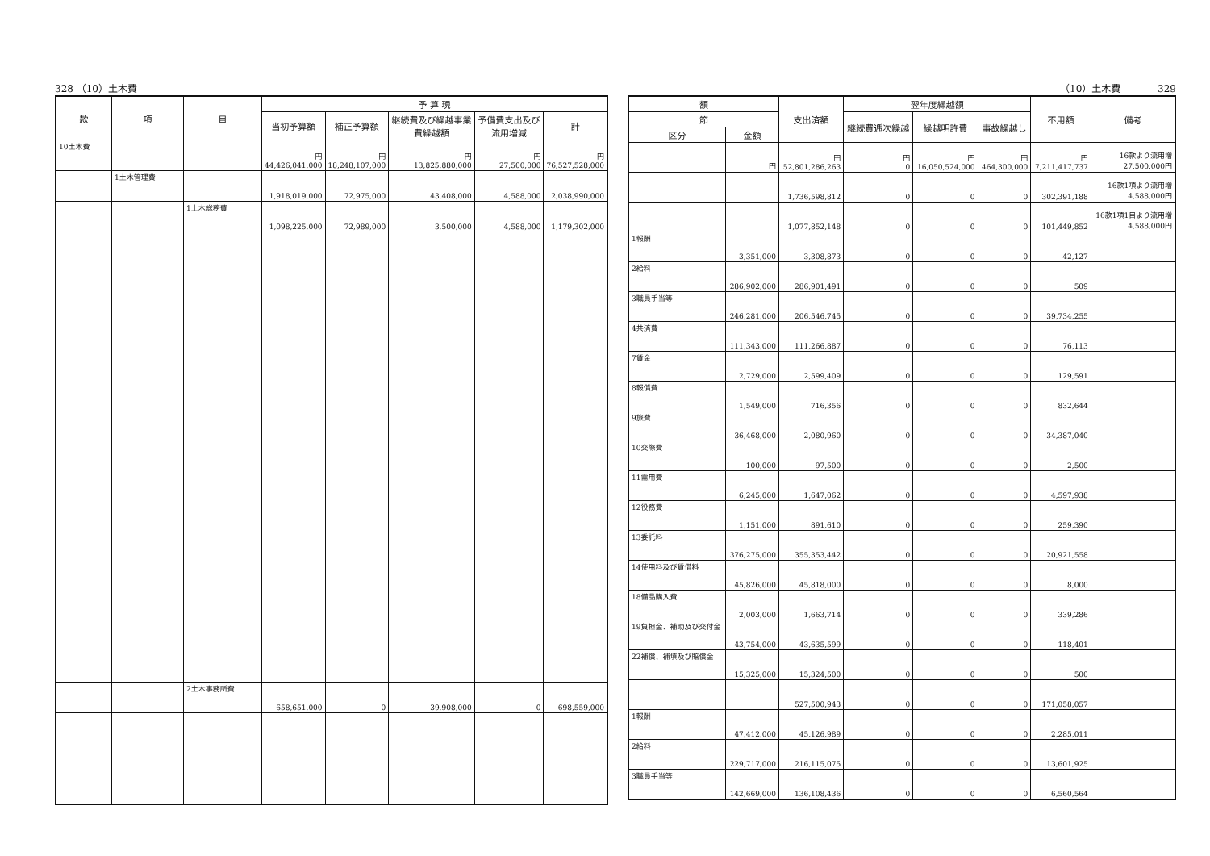328 （10）土木費
| 款 | 項 | 目 | 予 算 現 | | | | |
| --- | --- | --- | --- | --- | --- | --- | --- |
| | | | 当初予算額 | 補正予算額 | 継続費及び繰越事業費繰越額 | 予備費支出及び流用増減 | 計 |
| 10土木費 | | | 円 44,426,041,000 | 円 18,248,107,000 | 円 13,825,880,000 | 円 27,500,000 | 円 76,527,528,000 |
| | 1土木管理費 | | 1,918,019,000 | 72,975,000 | 43,408,000 | 4,588,000 | 2,038,990,000 |
| | | 1土木総務費 | 1,098,225,000 | 72,989,000 | 3,500,000 | 4,588,000 | 1,179,302,000 |
| | | 2土木事務所費 | 658,651,000 | 0 | 39,908,000 | 0 | 698,559,000 |
（10）土木費 329
| 額 | | 支出済額 | 翌年度繰越額 | | | 不用額 | 備考 |
| --- | --- | --- | --- | --- | --- | --- | --- |
| 節 | | | 継続費逓次繰越 | 繰越明許費 | 事故繰越し | | |
| 区分 | 金額 | | | | | | |
| | 円 | 円 52,801,286,263 | 円 0 | 円 16,050,524,000 | 円 464,300,000 | 円 7,211,417,737 | 16款より流用増 27,500,000円 |
| | | 1,736,598,812 | 0 | 0 | 0 | 302,391,188 | 16款1項より流用増 4,588,000円 |
| | | 1,077,852,148 | 0 | 0 | 0 | 101,449,852 | 16款1項1目より流用増 4,588,000円 |
| 1報酬 | 3,351,000 | 3,308,873 | 0 | 0 | 0 | 42,127 | |
| 2給料 | 286,902,000 | 286,901,491 | 0 | 0 | 0 | 509 | |
| 3職員手当等 | 246,281,000 | 206,546,745 | 0 | 0 | 0 | 39,734,255 | |
| 4共済費 | 111,343,000 | 111,266,887 | 0 | 0 | 0 | 76,113 | |
| 7賃金 | 2,729,000 | 2,599,409 | 0 | 0 | 0 | 129,591 | |
| 8報償費 | 1,549,000 | 716,356 | 0 | 0 | 0 | 832,644 | |
| 9旅費 | 36,468,000 | 2,080,960 | 0 | 0 | 0 | 34,387,040 | |
| 10交際費 | 100,000 | 97,500 | 0 | 0 | 0 | 2,500 | |
| 11需用費 | 6,245,000 | 1,647,062 | 0 | 0 | 0 | 4,597,938 | |
| 12役務費 | 1,151,000 | 891,610 | 0 | 0 | 0 | 259,390 | |
| 13委託料 | 376,275,000 | 355,353,442 | 0 | 0 | 0 | 20,921,558 | |
| 14使用料及び賃借料 | 45,826,000 | 45,818,000 | 0 | 0 | 0 | 8,000 | |
| 18備品購入費 | 2,003,000 | 1,663,714 | 0 | 0 | 0 | 339,286 | |
| 19負担金、補助及び交付金 | 43,754,000 | 43,635,599 | 0 | 0 | 0 | 118,401 | |
| 22補償、補填及び賠償金 | 15,325,000 | 15,324,500 | 0 | 0 | 0 | 500 | |
| | | 527,500,943 | 0 | 0 | 0 | 171,058,057 | |
| 1報酬 | 47,412,000 | 45,126,989 | 0 | 0 | 0 | 2,285,011 | |
| 2給料 | 229,717,000 | 216,115,075 | 0 | 0 | 0 | 13,601,925 | |
| 3職員手当等 | 142,669,000 | 136,108,436 | 0 | 0 | 0 | 6,560,564 | |